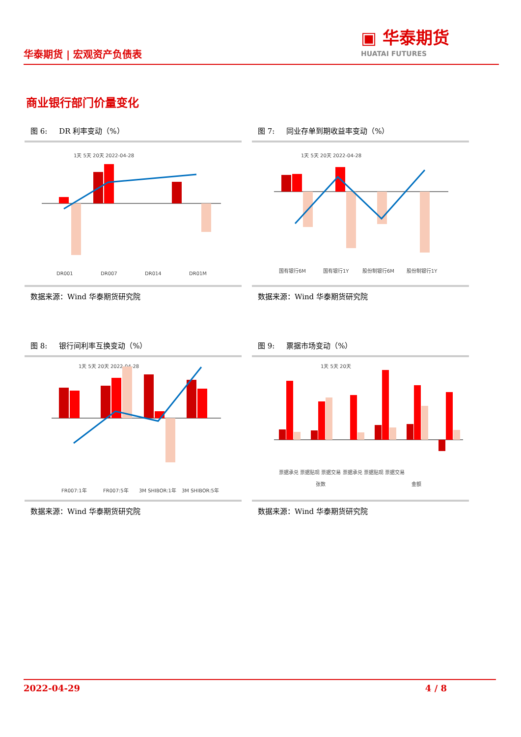华泰期货 | 宏观资产负债表
▣ 华泰期货
HUATAI FUTURES
商业银行部门价量变化
图 6: DR 利率变动（%）
1天 5天 20天 2022-04-28
DR001
DR007
DR014
DR01M
数据来源：Wind 华泰期货研究院
图 7: 同业存单到期收益率变动（%）
1天 5天 20天 2022-04-28
国有银行6M
国有银行1Y
股份制银行6M
股份制银行1Y
数据来源：Wind 华泰期货研究院
图 8: 银行间利率互换变动（%）
1天 5天 20天 2022-04-28
FR007:1年
FR007:5年
3M SHIBOR:1年
3M SHIBOR:5年
数据来源：Wind 华泰期货研究院
图 9: 票据市场变动（%）
1天 5天 20天
票据承兑 票据贴现 票据交易 票据承兑 票据贴现 票据交易
张数
金额
数据来源：Wind 华泰期货研究院
2022-04-29 4 / 8